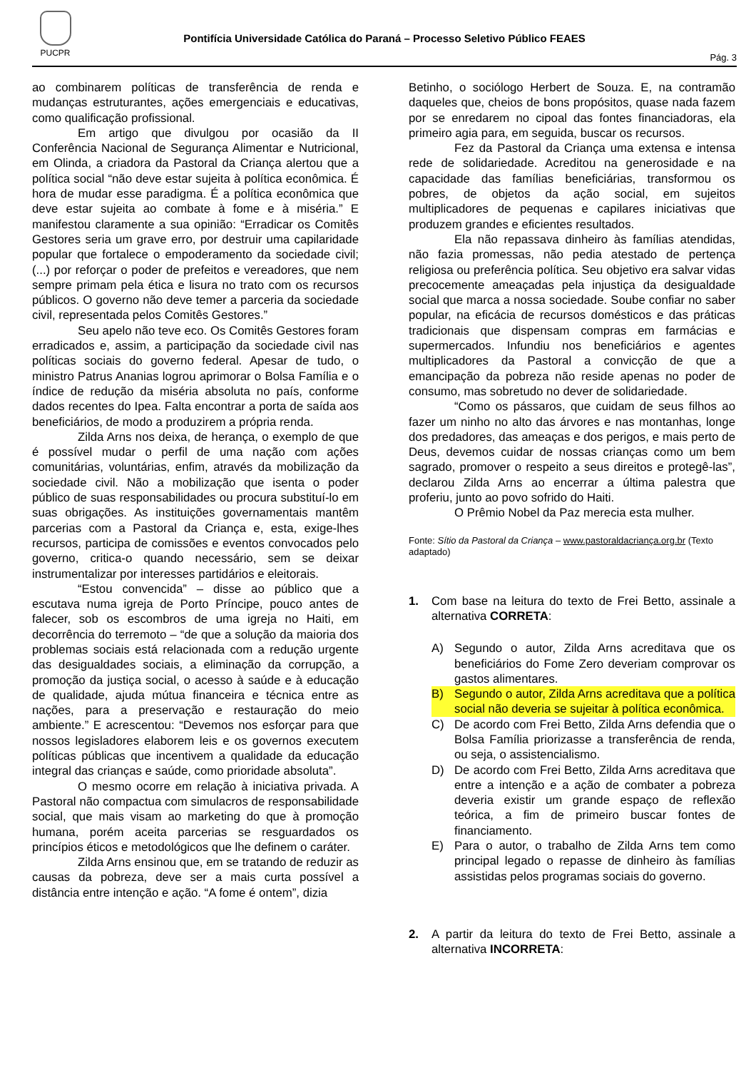PUCPR
Pontifícia Universidade Católica do Paraná – Processo Seletivo Público FEAES
Pág. 3
ao combinarem políticas de transferência de renda e mudanças estruturantes, ações emergenciais e educativas, como qualificação profissional.
Em artigo que divulgou por ocasião da II Conferência Nacional de Segurança Alimentar e Nutricional, em Olinda, a criadora da Pastoral da Criança alertou que a política social “não deve estar sujeita à política econômica. É hora de mudar esse paradigma. É a política econômica que deve estar sujeita ao combate à fome e à miséria.” E manifestou claramente a sua opinião: “Erradicar os Comitês Gestores seria um grave erro, por destruir uma capilaridade popular que fortalece o empoderamento da sociedade civil; (...) por reforçar o poder de prefeitos e vereadores, que nem sempre primam pela ética e lisura no trato com os recursos públicos. O governo não deve temer a parceria da sociedade civil, representada pelos Comitês Gestores.”
Seu apelo não teve eco. Os Comitês Gestores foram erradicados e, assim, a participação da sociedade civil nas políticas sociais do governo federal. Apesar de tudo, o ministro Patrus Ananias logrou aprimorar o Bolsa Família e o índice de redução da miséria absoluta no país, conforme dados recentes do Ipea. Falta encontrar a porta de saída aos beneficiários, de modo a produzirem a própria renda.
Zilda Arns nos deixa, de herança, o exemplo de que é possível mudar o perfil de uma nação com ações comunitárias, voluntárias, enfim, através da mobilização da sociedade civil. Não a mobilização que isenta o poder público de suas responsabilidades ou procura substituí-lo em suas obrigações. As instituições governamentais mantêm parcerias com a Pastoral da Criança e, esta, exige-lhes recursos, participa de comissões e eventos convocados pelo governo, critica-o quando necessário, sem se deixar instrumentalizar por interesses partidários e eleitorais.
“Estou convencida” – disse ao público que a escutava numa igreja de Porto Príncipe, pouco antes de falecer, sob os escombros de uma igreja no Haiti, em decorrência do terremoto – “de que a solução da maioria dos problemas sociais está relacionada com a redução urgente das desigualdades sociais, a eliminação da corrupção, a promoção da justiça social, o acesso à saúde e à educação de qualidade, ajuda mútua financeira e técnica entre as nações, para a preservação e restauração do meio ambiente.” E acrescentou: “Devemos nos esforçar para que nossos legisladores elaborem leis e os governos executem políticas públicas que incentivem a qualidade da educação integral das crianças e saúde, como prioridade absoluta”.
O mesmo ocorre em relação à iniciativa privada. A Pastoral não compactua com simulacros de responsabilidade social, que mais visam ao marketing do que à promoção humana, porém aceita parcerias se resguardados os princípios éticos e metodológicos que lhe definem o caráter.
Zilda Arns ensinou que, em se tratando de reduzir as causas da pobreza, deve ser a mais curta possível a distância entre intenção e ação. “A fome é ontem”, dizia
Betinho, o sociólogo Herbert de Souza. E, na contramão daqueles que, cheios de bons propósitos, quase nada fazem por se enredarem no cipoal das fontes financiadoras, ela primeiro agia para, em seguida, buscar os recursos.
Fez da Pastoral da Criança uma extensa e intensa rede de solidariedade. Acreditou na generosidade e na capacidade das famílias beneficiárias, transformou os pobres, de objetos da ação social, em sujeitos multiplicadores de pequenas e capilares iniciativas que produzem grandes e eficientes resultados.
Ela não repassava dinheiro às famílias atendidas, não fazia promessas, não pedia atestado de pertença religiosa ou preferência política. Seu objetivo era salvar vidas precocemente ameaçadas pela injustiça da desigualdade social que marca a nossa sociedade. Soube confiar no saber popular, na eficácia de recursos domésticos e das práticas tradicionais que dispensam compras em farmácias e supermercados. Infundiu nos beneficiários e agentes multiplicadores da Pastoral a convicção de que a emancipação da pobreza não reside apenas no poder de consumo, mas sobretudo no dever de solidariedade.
“Como os pássaros, que cuidam de seus filhos ao fazer um ninho no alto das árvores e nas montanhas, longe dos predadores, das ameaças e dos perigos, e mais perto de Deus, devemos cuidar de nossas crianças como um bem sagrado, promover o respeito a seus direitos e protegê-las”, declarou Zilda Arns ao encerrar a última palestra que proferiu, junto ao povo sofrido do Haiti.
O Prêmio Nobel da Paz merecia esta mulher.
Fonte: Sítio da Pastoral da Criança – www.pastoraldacriança.org.br (Texto adaptado)
1. Com base na leitura do texto de Frei Betto, assinale a alternativa CORRETA:
A) Segundo o autor, Zilda Arns acreditava que os beneficiários do Fome Zero deveriam comprovar os gastos alimentares.
B) Segundo o autor, Zilda Arns acreditava que a política social não deveria se sujeitar à política econômica.
C) De acordo com Frei Betto, Zilda Arns defendia que o Bolsa Família priorizasse a transferência de renda, ou seja, o assistencialismo.
D) De acordo com Frei Betto, Zilda Arns acreditava que entre a intenção e a ação de combater a pobreza deveria existir um grande espaço de reflexão teórica, a fim de primeiro buscar fontes de financiamento.
E) Para o autor, o trabalho de Zilda Arns tem como principal legado o repasse de dinheiro às famílias assistidas pelos programas sociais do governo.
2. A partir da leitura do texto de Frei Betto, assinale a alternativa INCORRETA: